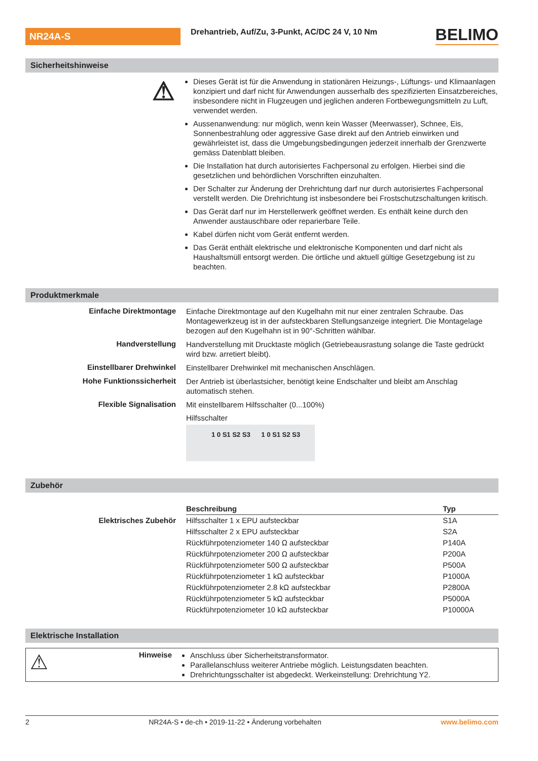NR24A-S
Drehantrieb, Auf/Zu, 3-Punkt, AC/DC 24 V, 10 Nm
BELIMO
Sicherheitshinweise
⚠
Dieses Gerät ist für die Anwendung in stationären Heizungs-, Lüftungs- und Klimaanlagen konzipiert und darf nicht für Anwendungen ausserhalb des spezifizierten Einsatzbereiches, insbesondere nicht in Flugzeugen und jeglichen anderen Fortbewegungsmitteln zu Luft, verwendet werden.
Aussenanwendung: nur möglich, wenn kein Wasser (Meerwasser), Schnee, Eis, Sonnenbestrahlung oder aggressive Gase direkt auf den Antrieb einwirken und gewährleistet ist, dass die Umgebungsbedingungen jederzeit innerhalb der Grenzwerte gemäss Datenblatt bleiben.
Die Installation hat durch autorisiertes Fachpersonal zu erfolgen. Hierbei sind die gesetzlichen und behördlichen Vorschriften einzuhalten.
Der Schalter zur Änderung der Drehrichtung darf nur durch autorisiertes Fachpersonal verstellt werden. Die Drehrichtung ist insbesondere bei Frostschutzschaltungen kritisch.
Das Gerät darf nur im Herstellerwerk geöffnet werden. Es enthält keine durch den Anwender austauschbare oder reparierbare Teile.
Kabel dürfen nicht vom Gerät entfernt werden.
Das Gerät enthält elektrische und elektronische Komponenten und darf nicht als Haushaltsmüll entsorgt werden. Die örtliche und aktuell gültige Gesetzgebung ist zu beachten.
Produktmerkmale
Einfache Direktmontage
Einfache Direktmontage auf den Kugelhahn mit nur einer zentralen Schraube. Das Montagewerkzeug ist in der aufsteckbaren Stellungsanzeige integriert. Die Montagelage bezogen auf den Kugelhahn ist in 90°-Schritten wählbar.
Handverstellung
Handverstellung mit Drucktaste möglich (Getriebeausrastung solange die Taste gedrückt wird bzw. arretiert bleibt).
Einstellbarer Drehwinkel
Einstellbarer Drehwinkel mit mechanischen Anschlägen.
Hohe Funktionssicherheit
Der Antrieb ist überlastsicher, benötigt keine Endschalter und bleibt am Anschlag automatisch stehen.
Flexible Signalisation
Mit einstellbarem Hilfsschalter (0...100%)
Hilfsschalter
1 0 S1 S2 S3 1 0 S1 S2 S3
Zubehör
Elektrisches Zubehör
| Beschreibung | Typ |
| --- | --- |
| Hilfsschalter 1 x EPU aufsteckbar | S1A |
| Hilfsschalter 2 x EPU aufsteckbar | S2A |
| Rückführpotenziometer 140 Ω aufsteckbar | P140A |
| Rückführpotenziometer 200 Ω aufsteckbar | P200A |
| Rückführpotenziometer 500 Ω aufsteckbar | P500A |
| Rückführpotenziometer 1 kΩ aufsteckbar | P1000A |
| Rückführpotenziometer 2.8 kΩ aufsteckbar | P2800A |
| Rückführpotenziometer 5 kΩ aufsteckbar | P5000A |
| Rückführpotenziometer 10 kΩ aufsteckbar | P10000A |
Elektrische Installation
⚠
Hinweise
Anschluss über Sicherheitstransformator.
Parallelanschluss weiterer Antriebe möglich. Leistungsdaten beachten.
Drehrichtungsschalter ist abgedeckt. Werkeinstellung: Drehrichtung Y2.
2 NR24A-S • de-ch • 2019-11-22 • Änderung vorbehalten www.belimo.com